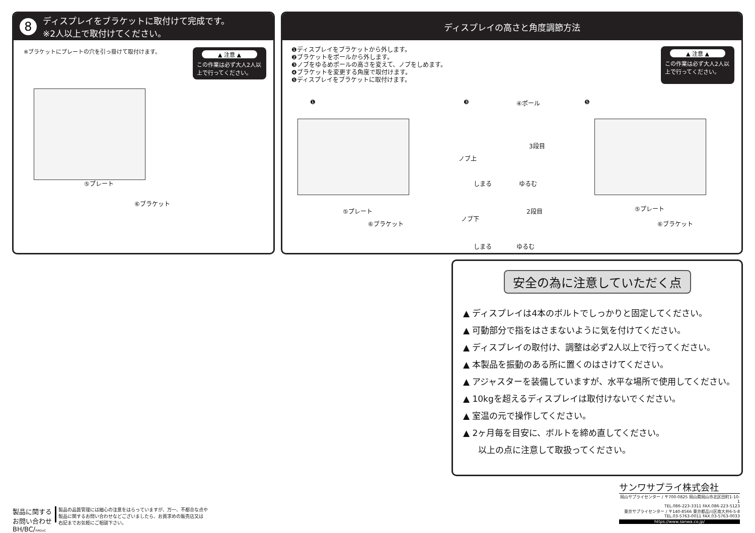8 ディスプレイをブラケットに取付けて完成です。
※2人以上で取付けてください。
※ブラケットにプレートの穴を引っ掛けて取付けます。
▲ 注意 ▲
この作業は必ず大人2人以上で行ってください。
⑤プレート
⑥ブラケット
ディスプレイの高さと角度調節方法
❶ディスプレイをブラケットから外します。
❷ブラケットをポールから外します。
❸ノブをゆるめポールの高さを変えて、ノブをしめます。
❹ブラケットを変更する角度で取付けます。
❺ディスプレイをブラケットに取付けます。
▲ 注意 ▲
この作業は必ず大人2人以上で行ってください。
❶
⑤プレート
⑥ブラケット
❸ ④ポール
3段目
ノブ上
しまる ゆるむ
2段目
ノブ下
しまる ゆるむ
❺
⑤プレート
⑥ブラケット
安全の為に注意していただく点
▲ ディスプレイは4本のボルトでしっかりと固定してください。
▲ 可動部分で指をはさまないように気を付けてください。
▲ ディスプレイの取付け、調整は必ず2人以上で行ってください。
▲ 本製品を振動のある所に置くのはさけてください。
▲ アジャスターを装備していますが、水平な場所で使用してください。
▲ 10kgを超えるディスプレイは取付けないでください。
▲ 室温の元で操作してください。
▲ 2ヶ月毎を目安に、ボルトを締め直してください。
以上の点に注意して取扱ってください。
製品に関する
お問い合わせ
BH/BC/HADaC
製品の品質管理には細心の注意をはらっていますが、万一、不都合な点や
製品に関するお問い合わせなどございましたら、お買求めの販売店又は
右記までお気軽にご相談下さい。
サンワサプライ株式会社
岡山サプライセンター / 〒700-0825 岡山県岡山市北区田町1-10-1
TEL.086-223-3311 FAX.086-223-5123
東京サプライセンター / 〒140-8566 東京都品川区南大井6-5-8
TEL.03-5763-0011 FAX.03-5763-0033
https://www.sanwa.co.jp/